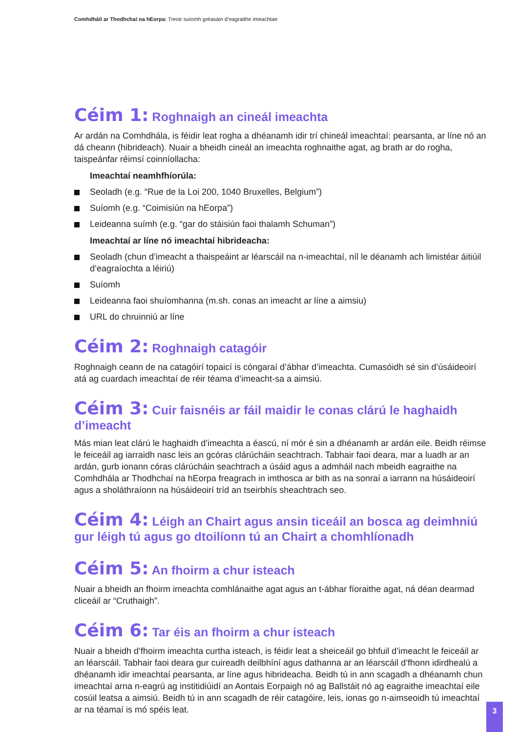Comhdháil ar Thodhchaí na hEorpa: Treoir suíomh gréasáin d’eagraithe imeachtae
Céim 1: Roghnaigh an cineál imeachta
Ar ardán na Comhdhála, is féidir leat rogha a dhéanamh idir trí chineál imeachtaí: pearsanta, ar líne nó an dá cheann (hibrideach). Nuair a bheidh cineál an imeachta roghnaithe agat, ag brath ar do rogha, taispeánfar réimsí coinníollacha:
Imeachtaí neamhfhíorúla:
Seoladh (e.g. “Rue de la Loi 200, 1040 Bruxelles, Belgium”)
Suíomh (e.g. “Coimisiún na hEorpa”)
Leideanna suímh (e.g. “gar do stáisiún faoi thalamh Schuman”)
Imeachtaí ar líne nó imeachtaí hibrideacha:
Seoladh (chun d’imeacht a thaispeáint ar léarscáil na n-imeachtaí, níl le déanamh ach limistéar áitiúil d’eagraíochta a léiriú)
Suíomh
Leideanna faoi shuíomhanna (m.sh. conas an imeacht ar líne a aimsiu)
URL do chruinniú ar líne
Céim 2: Roghnaigh catagóir
Roghnaigh ceann de na catagóirí topaicí is cóngaraí d’ábhar d’imeachta. Cumasóidh sé sin d’úsáideoirí atá ag cuardach imeachtaí de réir téama d’imeacht-sa a aimsiú.
Céim 3: Cuir faisnéis ar fáil maidir le conas clárú le haghaidh d’imeacht
Más mian leat clárú le haghaidh d’imeachta a éascú, ní mór é sin a dhéanamh ar ardán eile. Beidh réimse le feiceáil ag iarraidh nasc leis an gcóras clárúcháin seachtrach. Tabhair faoi deara, mar a luadh ar an ardán, gurb ionann córas clárúcháin seachtrach a úsáid agus a admháil nach mbeidh eagraithe na Comhdhála ar Thodhchaí na hEorpa freagrach in imthosca ar bith as na sonraí a iarrann na húsáideoirí agus a sholáthraíonn na húsáideoirí tríd an tseirbhís sheachtrach seo.
Céim 4: Léigh an Chairt agus ansin ticeáil an bosca ag deimhniú gur léigh tú agus go dtoilíonn tú an Chairt a chomhlíonadh
Céim 5: An fhoirm a chur isteach
Nuair a bheidh an fhoirm imeachta comhlánaithe agat agus an t-ábhar fíoraithe agat, ná déan dearmad cliceáil ar “Cruthaigh”.
Céim 6: Tar éis an fhoirm a chur isteach
Nuair a bheidh d’fhoirm imeachta curtha isteach, is féidir leat a sheiceáil go bhfuil d’imeacht le feiceáil ar an léarscáil. Tabhair faoi deara gur cuireadh deilbhíní agus dathanna ar an léarscáil d’fhonn idirdhealú a dhéanamh idir imeachtaí pearsanta, ar líne agus hibrideacha. Beidh tú in ann scagadh a dhéanamh chun imeachtaí arna n-eagrú ag institidiúidí an Aontais Eorpaigh nó ag Ballstáit nó ag eagraithe imeachtaí eile cosúil leatsa a aimsiú. Beidh tú in ann scagadh de réir catagóire, leis, ionas go n-aimseoidh tú imeachtaí ar na téamaí is mó spéis leat.
3